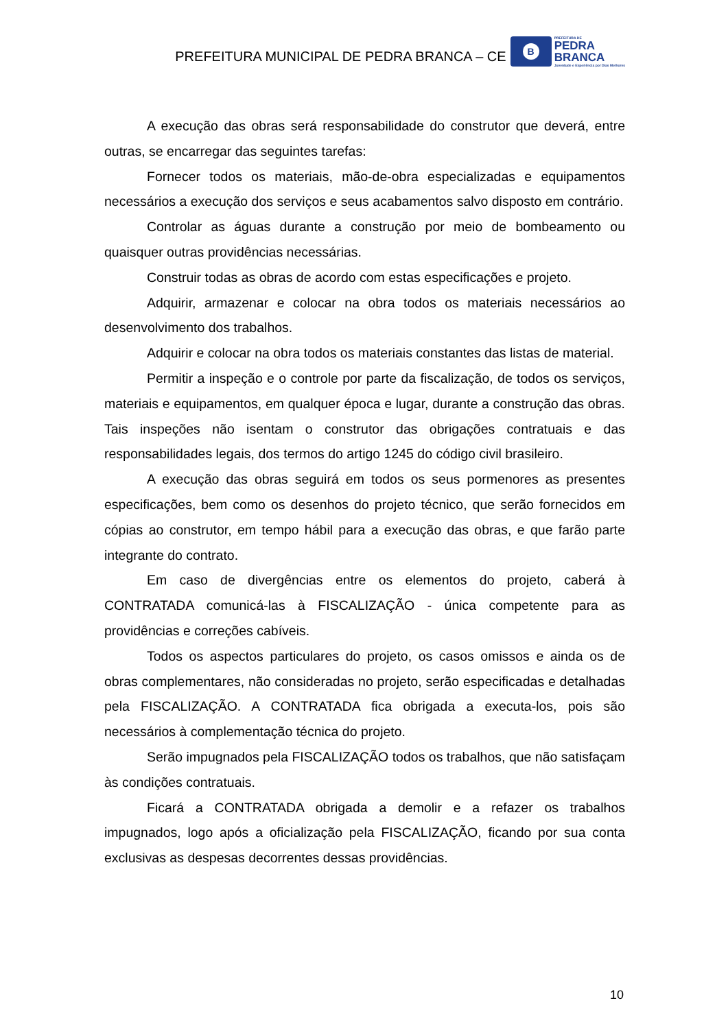PREFEITURA MUNICIPAL DE PEDRA BRANCA – CE
B
PREFEITURA DE
PEDRA
BRANCA
Juventude e Experiência por Dias Melhores
A execução das obras será responsabilidade do construtor que deverá, entre outras, se encarregar das seguintes tarefas:
Fornecer todos os materiais, mão-de-obra especializadas e equipamentos necessários a execução dos serviços e seus acabamentos salvo disposto em contrário.
Controlar as águas durante a construção por meio de bombeamento ou quaisquer outras providências necessárias.
Construir todas as obras de acordo com estas especificações e projeto.
Adquirir, armazenar e colocar na obra todos os materiais necessários ao desenvolvimento dos trabalhos.
Adquirir e colocar na obra todos os materiais constantes das listas de material.
Permitir a inspeção e o controle por parte da fiscalização, de todos os serviços, materiais e equipamentos, em qualquer época e lugar, durante a construção das obras. Tais inspeções não isentam o construtor das obrigações contratuais e das responsabilidades legais, dos termos do artigo 1245 do código civil brasileiro.
A execução das obras seguirá em todos os seus pormenores as presentes especificações, bem como os desenhos do projeto técnico, que serão fornecidos em cópias ao construtor, em tempo hábil para a execução das obras, e que farão parte integrante do contrato.
Em caso de divergências entre os elementos do projeto, caberá à CONTRATADA comunicá-las à FISCALIZAÇÃO - única competente para as providências e correções cabíveis.
Todos os aspectos particulares do projeto, os casos omissos e ainda os de obras complementares, não consideradas no projeto, serão especificadas e detalhadas pela FISCALIZAÇÃO. A CONTRATADA fica obrigada a executa-los, pois são necessários à complementação técnica do projeto.
Serão impugnados pela FISCALIZAÇÃO todos os trabalhos, que não satisfaçam às condições contratuais.
Ficará a CONTRATADA obrigada a demolir e a refazer os trabalhos impugnados, logo após a oficialização pela FISCALIZAÇÃO, ficando por sua conta exclusivas as despesas decorrentes dessas providências.
10